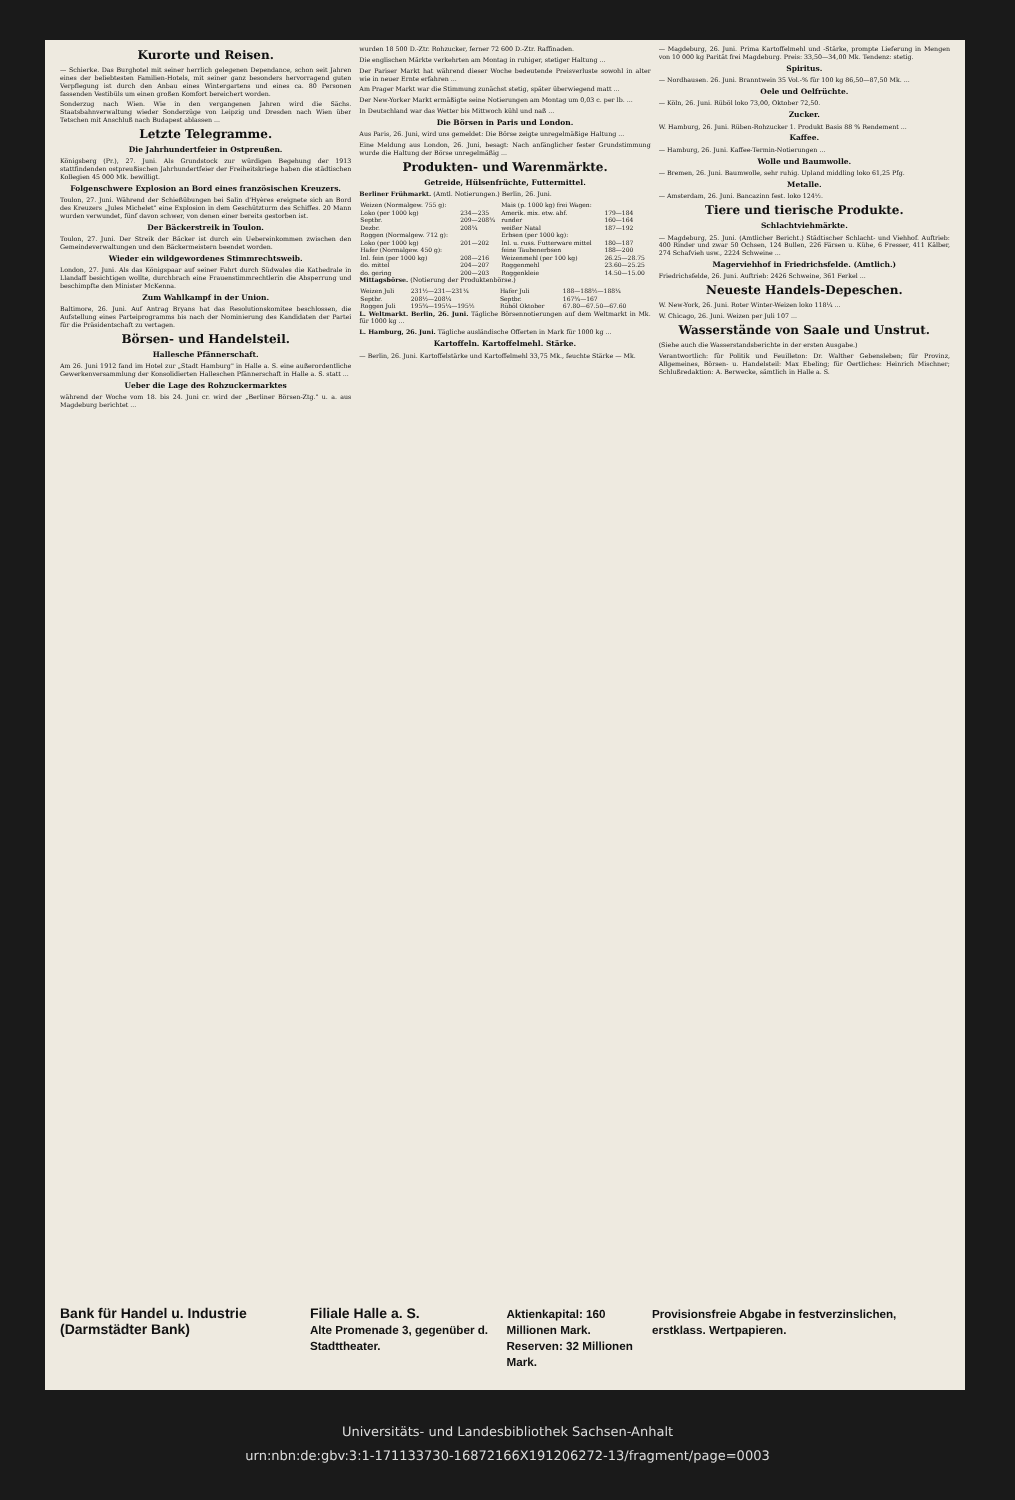Kurorte und Reisen.
— Schierke. Das Burghotel mit seiner herrlich gelegenen Dependance, schon seit Jahren eines der beliebtesten Familien-Hotels, mit seiner ganz besonders hervorragend guten Verpflegung ist durch den Anbau eines Wintergartens und eines ca. 80 Personen fassenden Vestibüls um einen großen Komfort bereichert worden.
Sonderzug nach Wien. Wie in den vergangenen Jahren wird die Sächs. Staatsbahnverwaltung wieder Sonderzüge von Leipzig und Dresden nach Wien über Tetschen mit Anschluß nach Budapest ablassen ...
Letzte Telegramme.
Die Jahrhundertfeier in Ostpreußen.
Königsberg (Pr.), 27. Juni. Als Grundstock zur würdigen Begehung der 1913 stattfindenden ostpreußischen Jahrhundertfeier der Freiheitskriege haben die städtischen Kollegien 45 000 Mk. bewilligt.
Folgenschwere Explosion an Bord eines französischen Kreuzers.
Toulon, 27. Juni. Während der Schießübungen bei Salin d'Hyères ereignete sich an Bord des Kreuzers „Jules Michelet" eine Explosion in dem Geschützturm des Schiffes. 20 Mann wurden verwundet, fünf davon schwer, von denen einer bereits gestorben ist.
Der Bäckerstreik in Toulon.
Toulon, 27. Juni. Der Streik der Bäcker ist durch ein Uebereinkommen zwischen den Gemeindeverwaltungen und den Bäckermeistern beendet worden.
Wieder ein wildgewordenes Stimmrechtsweib.
London, 27. Juni. Als das Königspaar auf seiner Fahrt durch Südwales die Kathedrale in Llandaff besichtigen wollte, durchbrach eine Frauenstimmrechtlerin die Absperrung und beschimpfte den Minister McKenna.
Zum Wahlkampf in der Union.
Baltimore, 26. Juni. Auf Antrag Bryans hat das Resolutionskomitee beschlossen, die Aufstellung eines Parteiprogramms bis nach der Nominierung des Kandidaten der Partei für die Präsidentschaft zu vertagen.
Börsen- und Handelsteil.
Hallesche Pfännerschaft.
Am 26. Juni 1912 fand im Hotel zur „Stadt Hamburg" in Halle a. S. eine außerordentliche Gewerkenversammlung der Konsolidierten Halleschen Pfännerschaft in Halle a. S. statt ...
Ueber die Lage des Rohzuckermarktes
während der Woche vom 18. bis 24. Juni cr. wird der „Berliner Börsen-Ztg." u. a. aus Magdeburg berichtet ...
wurden 18 500 D.-Ztr. Rohzucker, ferner 72 600 D.-Ztr. Raffinaden.
Die englischen Märkte verkehrten am Montag in ruhiger, stetiger Haltung ...
Der Pariser Markt hat während dieser Woche bedeutende Preisverluste sowohl in alter wie in neuer Ernte erfahren ...
Am Prager Markt war die Stimmung zunächst stetig, später überwiegend matt ...
Der New-Yorker Markt ermäßigte seine Notierungen am Montag um 0,03 c. per lb. ...
In Deutschland war das Wetter bis Mittwoch kühl und naß ...
Die Börsen in Paris und London.
Aus Paris, 26. Juni, wird uns gemeldet: Die Börse zeigte unregelmäßige Haltung ...
Eine Meldung aus London, 26. Juni, besagt: Nach anfänglicher fester Grundstimmung wurde die Haltung der Börse unregelmäßig ...
Produkten- und Warenmärkte.
Getreide, Hülsenfrüchte, Futtermittel.
Berliner Frühmarkt. (Amtl. Notierungen.) Berlin, 26. Juni.
| Weizen (Normalgew. 755 g): | | Mais (p. 1000 kg) frei Wagen: | |
| Loko (per 1000 kg) | 234—235 | Amerik. mix. etw. abf. | 179—184 |
| Septbr. | 209—208¾ | runder | 160—164 |
| Dezbr. | 208¼ | weißer Natal | 187—192 |
| Roggen (Normalgew. 712 g): | | Erbsen (per 1000 kg): | |
| Loko (per 1000 kg) | 201—202 | Inl. u. russ. Futterware mittel | 180—187 |
| Hafer (Normalgew. 450 g): | | feine Taubenerbsen | 188—200 |
| Inl. fein (per 1000 kg) | 208—216 | Weizenmehl (per 100 kg) | 26.25—28.75 |
| do. mittel | 204—207 | Roggenmehl | 23.60—25.25 |
| do. gering | 200—203 | Roggenkleie | 14.50—15.00 |
Mittagsbörse. (Notierung der Produktenbörse.)
| Weizen Juli | 231½—231—231¼ | Hafer Juli | 188—188½—188¼ |
| Septbr. | 208½—208¼ | Septbr. | 167¾—167 |
| Roggen Juli | 195¾—195¼—195½ | Rüböl Oktober | 67.80—67.50—67.60 |
L. Weltmarkt. Berlin, 26. Juni. Tägliche Börsennotierungen auf dem Weltmarkt in Mk. für 1000 kg ...
L. Hamburg, 26. Juni. Tägliche ausländische Offerten in Mark für 1000 kg ...
Kartoffeln. Kartoffelmehl. Stärke.
— Berlin, 26. Juni. Kartoffelstärke und Kartoffelmehl 33,75 Mk., feuchte Stärke — Mk.
— Magdeburg, 26. Juni. Prima Kartoffelmehl und -Stärke, prompte Lieferung in Mengen von 10 000 kg Parität frei Magdeburg. Preis: 33,50—34,00 Mk. Tendenz: stetig.
Spiritus.
— Nordhausen. 26. Juni. Branntwein 35 Vol.-% für 100 kg 86,50—87,50 Mk. ...
Oele und Oelfrüchte.
— Köln, 26. Juni. Rüböl loko 73,00, Oktober 72,50.
Zucker.
W. Hamburg, 26. Juni. Rüben-Rohzucker 1. Produkt Basis 88 % Rendement ...
Kaffee.
— Hamburg, 26. Juni. Kaffee-Termin-Notierungen ...
Wolle und Baumwolle.
— Bremen, 26. Juni. Baumwolle, sehr ruhig. Upland middling loko 61,25 Pfg.
Metalle.
— Amsterdam, 26. Juni. Bancazinn fest. loko 124½.
Tiere und tierische Produkte.
Schlachtviehmärkte.
— Magdeburg, 25. Juni. (Amtlicher Bericht.) Städtischer Schlacht- und Viehhof. Auftrieb: 400 Rinder und zwar 50 Ochsen, 124 Bullen, 226 Färsen u. Kühe, 6 Fresser, 411 Kälber, 274 Schafvieh usw., 2224 Schweine ...
Magerviehhof in Friedrichsfelde. (Amtlich.)
Friedrichsfelde, 26. Juni. Auftrieb: 2426 Schweine, 361 Ferkel ...
Neueste Handels-Depeschen.
W. New-York, 26. Juni. Roter Winter-Weizen loko 118¼ ...
W. Chicago, 26. Juni. Weizen per Juli 107 ...
Wasserstände von Saale und Unstrut.
(Siehe auch die Wasserstandsberichte in der ersten Ausgabe.)
Verantwortlich: für Politik und Feuilleton: Dr. Walther Gebensleben; für Provinz, Allgemeines, Börsen- u. Handelsteil: Max Ebeling; für Oertliches: Heinrich Mischner; Schlußredaktion: A. Berwecke, sämtlich in Halle a. S.
Bank für Handel u. Industrie (Darmstädter Bank) Filiale Halle a. S.
Alte Promenade 3, gegenüber d. Stadttheater. Aktienkapital: 160 Millionen Mark.
Reserven: 32 Millionen Mark. Provisionsfreie Abgabe in festverzinslichen, erstklass. Wertpapieren.
Universitäts- und Landesbibliothek Sachsen-Anhalt
urn:nbn:de:gbv:3:1-171133730-16872166X191206272-13/fragment/page=0003